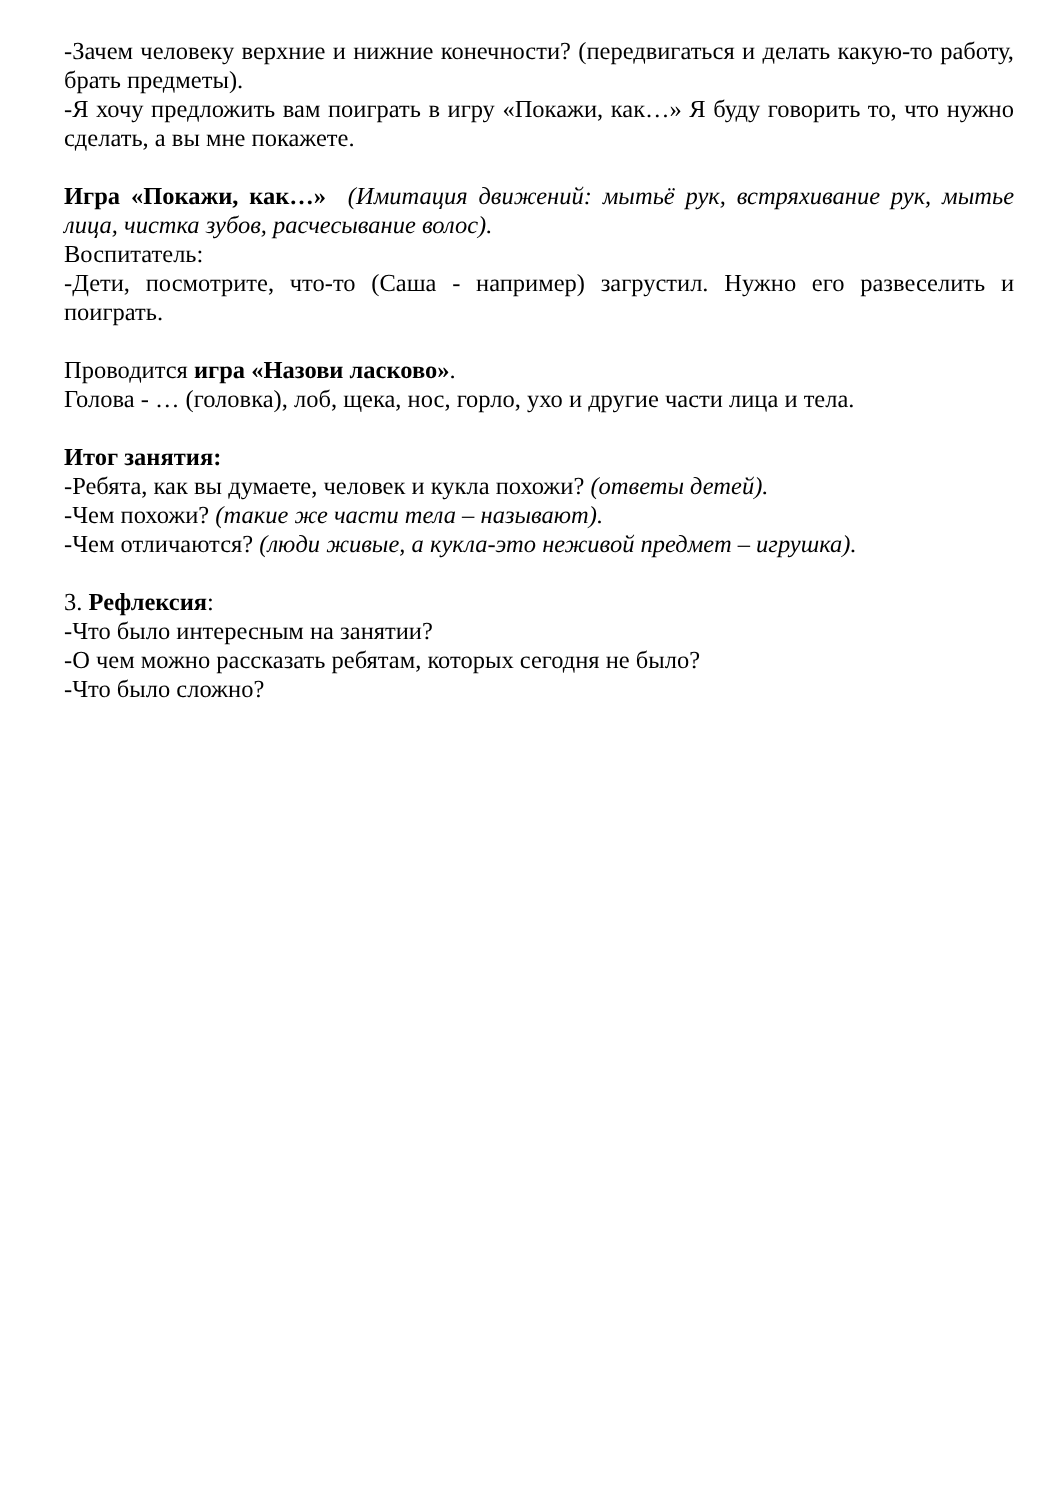-Зачем человеку верхние и нижние конечности? (передвигаться и делать какую-то работу, брать предметы).
-Я хочу предложить вам поиграть в игру «Покажи, как…» Я буду говорить то, что нужно сделать, а вы мне покажете.
Игра «Покажи, как…» (Имитация движений: мытьё рук, встряхивание рук, мытье лица, чистка зубов, расчесывание волос).
Воспитатель:
-Дети, посмотрите, что-то (Саша - например) загрустил. Нужно его развеселить и поиграть.
Проводится игра «Назови ласково».
Голова - … (головка), лоб, щека, нос, горло, ухо и другие части лица и тела.
Итог занятия:
-Ребята, как вы думаете, человек и кукла похожи? (ответы детей).
-Чем похожи? (такие же части тела – называют).
-Чем отличаются? (люди живые, а кукла-это неживой предмет – игрушка).
3. Рефлексия:
-Что было интересным на занятии?
-О чем можно рассказать ребятам, которых сегодня не было?
-Что было сложно?